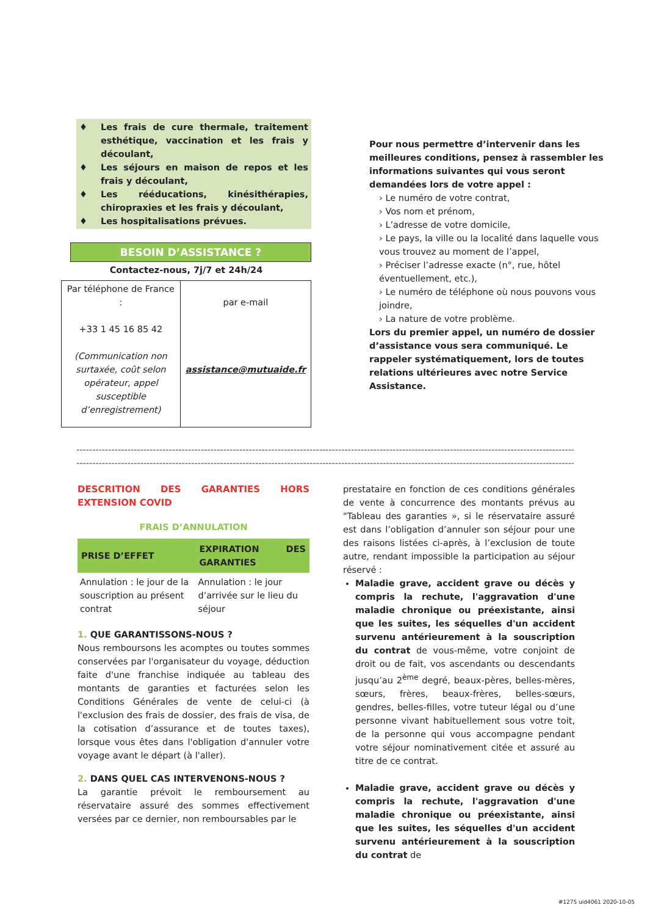♦ Les frais de cure thermale, traitement esthétique, vaccination et les frais y découlant,
♦ Les séjours en maison de repos et les frais y découlant,
♦ Les rééducations, kinésithérapies, chiropraxies et les frais y découlant,
♦ Les hospitalisations prévues.
BESOIN D’ASSISTANCE ?
Contactez-nous, 7j/7 et 24h/24
| Par téléphone de France : +33 1 45 16 85 42 (Communication non surtaxée, coût selon opérateur, appel susceptible d’enregistrement) | par e-mail assistance@mutuaide.fr |
Pour nous permettre d’intervenir dans les meilleures conditions, pensez à rassembler les informations suivantes qui vous seront demandées lors de votre appel :
› Le numéro de votre contrat,
› Vos nom et prénom,
› L’adresse de votre domicile,
› Le pays, la ville ou la localité dans laquelle vous vous trouvez au moment de l’appel,
› Préciser l’adresse exacte (n°, rue, hôtel éventuellement, etc.),
› Le numéro de téléphone où nous pouvons vous joindre,
› La nature de votre problème.
Lors du premier appel, un numéro de dossier d’assistance vous sera communiqué. Le rappeler systématiquement, lors de toutes relations ultérieures avec notre Service Assistance.
--------------------------------------------------------------------------------------------------------------------------------------------------------------------
--------------------------------------------------------------------------------------------------------------------------------------------------------------------
DESCRITION DES GARANTIES HORS EXTENSION COVID
FRAIS D’ANNULATION
| PRISE D’EFFET | EXPIRATION DES GARANTIES |
| --- | --- |
| Annulation : le jour de la souscription au présent contrat | Annulation : le jour d’arrivée sur le lieu du séjour |
1. QUE GARANTISSONS-NOUS ?
Nous remboursons les acomptes ou toutes sommes conservées par l'organisateur du voyage, déduction faite d'une franchise indiquée au tableau des montants de garanties et facturées selon les Conditions Générales de vente de celui-ci (à l'exclusion des frais de dossier, des frais de visa, de la cotisation d’assurance et de toutes taxes), lorsque vous êtes dans l'obligation d'annuler votre voyage avant le départ (à l'aller).
2. DANS QUEL CAS INTERVENONS-NOUS ?
La garantie prévoit le remboursement au réservataire assuré des sommes effectivement versées par ce dernier, non remboursables par le
prestataire en fonction de ces conditions générales de vente à concurrence des montants prévus au "Tableau des garanties », si le réservataire assuré est dans l’obligation d’annuler son séjour pour une des raisons listées ci-après, à l’exclusion de toute autre, rendant impossible la participation au séjour réservé :
Maladie grave, accident grave ou décès y compris la rechute, l'aggravation d'une maladie chronique ou préexistante, ainsi que les suites, les séquelles d'un accident survenu antérieurement à la souscription du contrat de vous-même, votre conjoint de droit ou de fait, vos ascendants ou descendants jusqu’au 2<sup>ème</sup> degré, beaux-pères, belles-mères, sœurs, frères, beaux-frères, belles-sœurs, gendres, belles-filles, votre tuteur légal ou d’une personne vivant habituellement sous votre toit, de la personne qui vous accompagne pendant votre séjour nominativement citée et assuré au titre de ce contrat.
Maladie grave, accident grave ou décès y compris la rechute, l'aggravation d'une maladie chronique ou préexistante, ainsi que les suites, les séquelles d'un accident survenu antérieurement à la souscription du contrat de
#1275 uid4061 2020-10-05